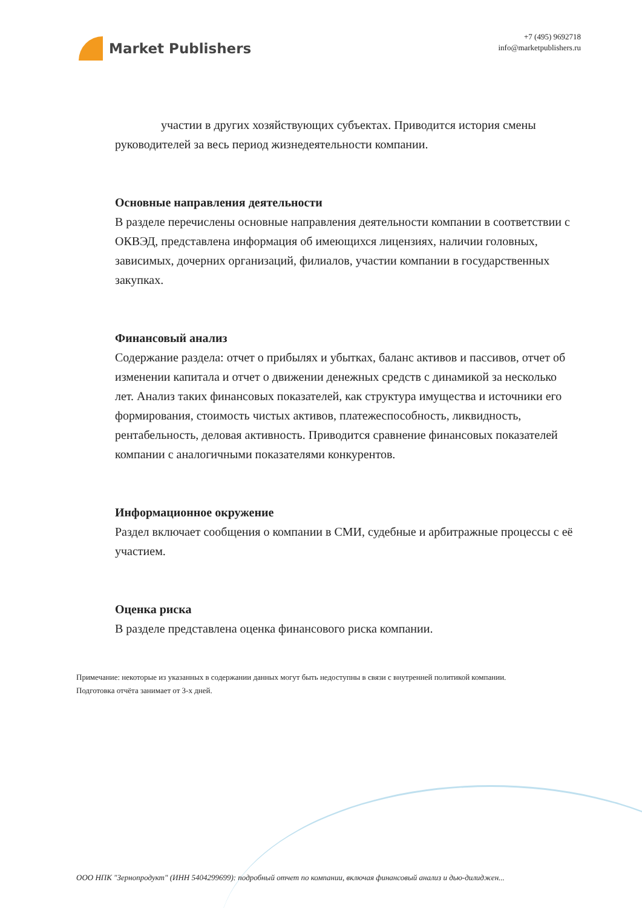Market Publishers
+7 (495) 9692718
info@marketpublishers.ru
участии в других хозяйствующих субъектах. Приводится история смены руководителей за весь период жизнедеятельности компании.
Основные направления деятельности
В разделе перечислены основные направления деятельности компании в соответствии с ОКВЭД, представлена информация об имеющихся лицензиях, наличии головных, зависимых, дочерних организаций, филиалов, участии компании в государственных закупках.
Финансовый анализ
Содержание раздела: отчет о прибылях и убытках, баланс активов и пассивов, отчет об изменении капитала и отчет о движении денежных средств с динамикой за несколько лет. Анализ таких финансовых показателей, как структура имущества и источники его формирования, стоимость чистых активов, платежеспособность, ликвидность, рентабельность, деловая активность. Приводится сравнение финансовых показателей компании с аналогичными показателями конкурентов.
Информационное окружение
Раздел включает сообщения о компании в СМИ, судебные и арбитражные процессы с её участием.
Оценка риска
В разделе представлена оценка финансового риска компании.
Примечание: некоторые из указанных в содержании данных могут быть недоступны в связи с внутренней политикой компании.
Подготовка отчёта занимает от 3-х дней.
ООО НПК "Зернопродукт" (ИНН 5404299699): подробный отчет по компании, включая финансовый анализ и дью-дилиджен...